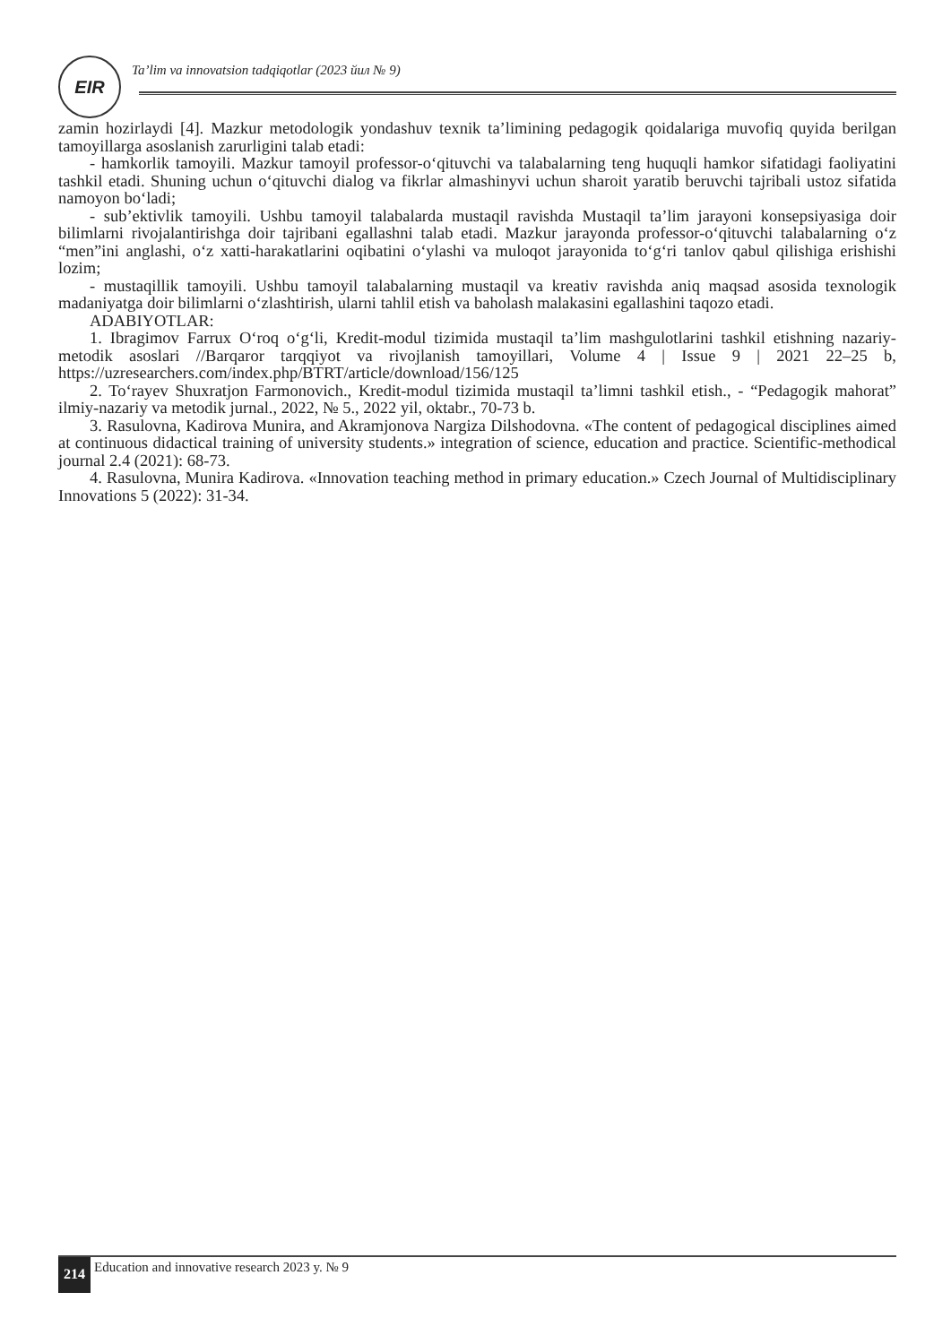EIR
Ta’lim va innovatsion tadqiqotlar (2023 йил № 9)
zamin hozirlaydi [4]. Mazkur metodologik yondashuv texnik ta’limining pedagogik qoidalariga muvofiq quyida berilgan tamoyillarga asoslanish zarurligini talab etadi:
- hamkorlik tamoyili. Mazkur tamoyil professor-o‘qituvchi va talabalarning teng huquqli hamkor sifatidagi faoliyatini tashkil etadi. Shuning uchun o‘qituvchi dialog va fikrlar almashinyvi uchun sharoit yaratib beruvchi tajribali ustoz sifatida namoyon bo‘ladi;
- sub’ektivlik tamoyili. Ushbu tamoyil talabalarda mustaqil ravishda Mustaqil ta’lim jarayoni konsepsiyasiga doir bilimlarni rivojalantirishga doir tajribani egallashni talab etadi. Mazkur jarayonda professor-o‘qituvchi talabalarning o‘z “men”ini anglashi, o‘z xatti-harakatlarini oqibatini o‘ylashi va muloqot jarayonida to‘g‘ri tanlov qabul qilishiga erishishi lozim;
- mustaqillik tamoyili. Ushbu tamoyil talabalarning mustaqil va kreativ ravishda aniq maqsad asosida texnologik madaniyatga doir bilimlarni o‘zlashtirish, ularni tahlil etish va baholash malakasini egallashini taqozo etadi.
ADABIYOTLAR:
1. Ibragimov Farrux O‘roq o‘g‘li, Kredit-modul tizimida mustaqil ta’lim mashgulotlarini tashkil etishning nazariy-metodik asoslari //Barqaror tarqqiyot va rivojlanish tamoyillari, Volume 4 | Issue 9 | 2021 22–25 b, https://uzresearchers.com/index.php/BTRT/article/download/156/125
2. To‘rayev Shuxratjon Farmonovich., Kredit-modul tizimida mustaqil ta’limni tashkil etish., - “Pedagogik mahorat” ilmiy-nazariy va metodik jurnal., 2022, № 5., 2022 yil, oktabr., 70-73 b.
3. Rasulovna, Kadirova Munira, and Akramjonova Nargiza Dilshodovna. «The content of pedagogical disciplines aimed at continuous didactical training of university students.» integration of science, education and practice. Scientific-methodical journal 2.4 (2021): 68-73.
4. Rasulovna, Munira Kadirova. «Innovation teaching method in primary education.» Czech Journal of Multidisciplinary Innovations 5 (2022): 31-34.
214 Education and innovative research 2023 y. № 9